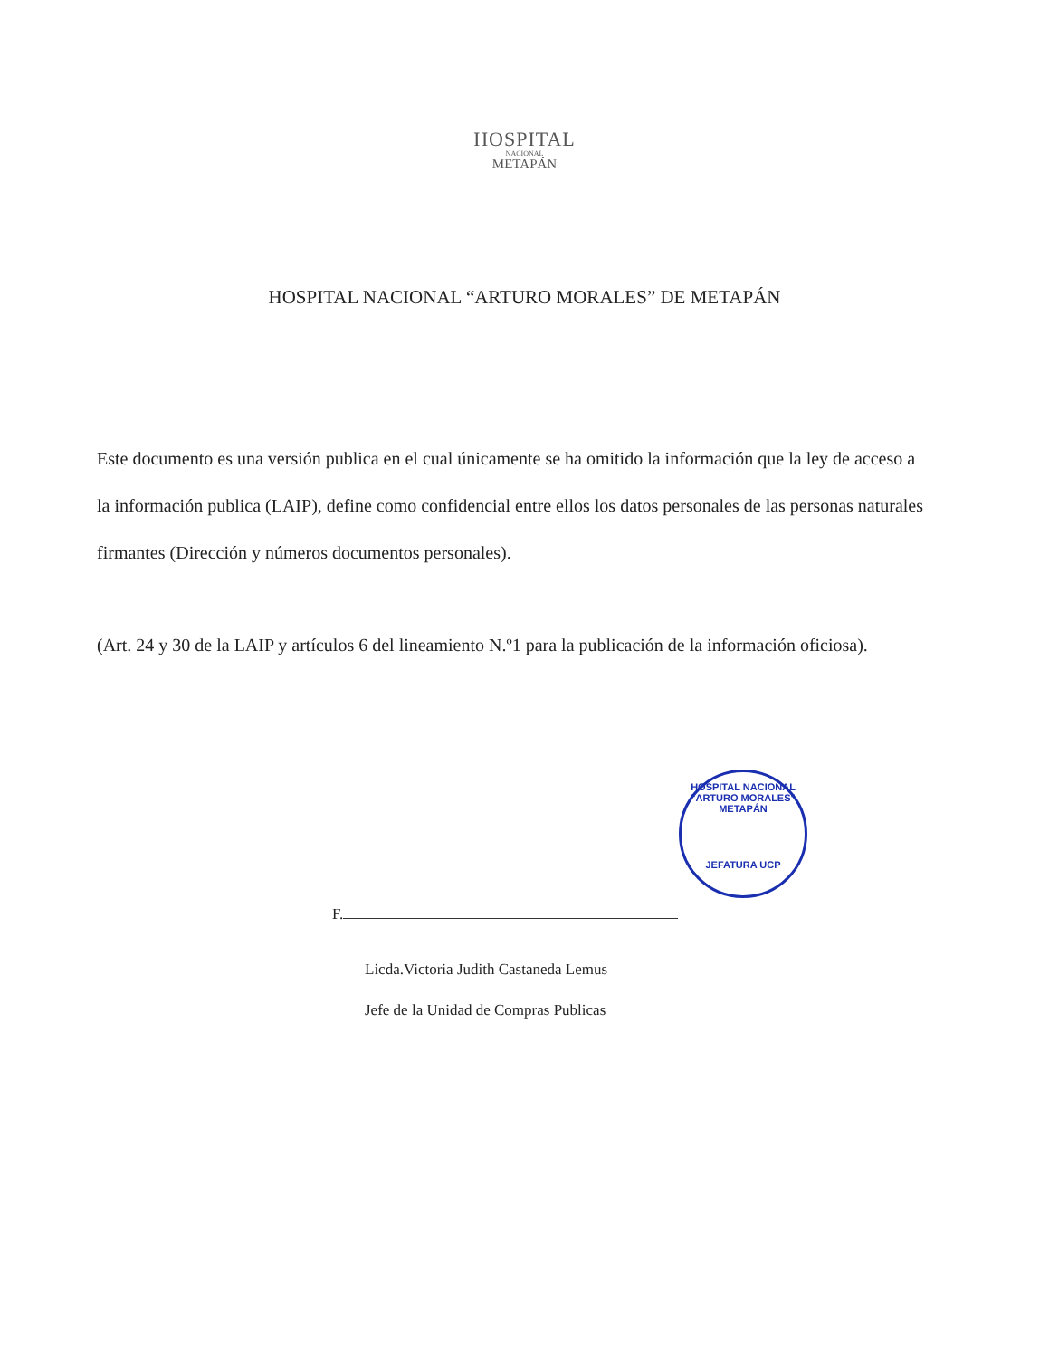HOSPITAL
NACIONAL
METAPÁN
HOSPITAL NACIONAL “ARTURO MORALES” DE METAPÁN
Este documento es una versión publica en el cual únicamente se ha omitido la información que la ley de acceso a la información publica (LAIP), define como confidencial entre ellos los datos personales de las personas naturales firmantes (Dirección y números documentos personales).
(Art. 24 y 30 de la LAIP y artículos 6 del lineamiento N.º1 para la publicación de la información oficiosa).
HOSPITAL NACIONAL "ARTURO MORALES" METAPÁN
JEFATURA UCP
F.
Licda.Victoria Judith Castaneda Lemus
Jefe de la Unidad de Compras Publicas